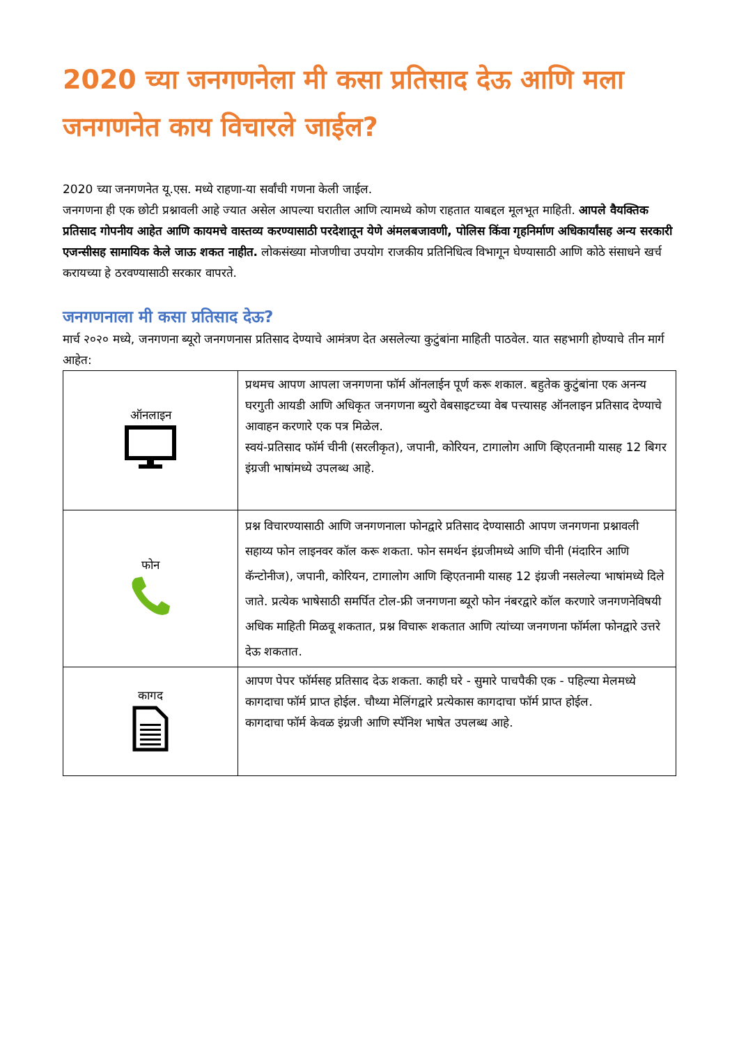2020 च्या जनगणनेला मी कसा प्रतिसाद देऊ आणि मला जनगणनेत काय विचारले जाईल?
2020 च्या जनगणनेत यू.एस. मध्ये राहणा-या सर्वांची गणना केली जाईल.
जनगणना ही एक छोटी प्रश्नावली आहे ज्यात असेल आपल्या घरातील आणि त्यामध्ये कोण राहतात याबद्दल मूलभूत माहिती. आपले वैयक्तिक प्रतिसाद गोपनीय आहेत आणि कायमचे वास्तव्य करण्यासाठी परदेशातून येणे अंमलबजावणी, पोलिस किंवा गृहनिर्माण अधिकार्यांसह अन्य सरकारी एजन्सीसह सामायिक केले जाऊ शकत नाहीत. लोकसंख्या मोजणीचा उपयोग राजकीय प्रतिनिधित्व विभागून घेण्यासाठी आणि कोठे संसाधने खर्च करायच्या हे ठरवण्यासाठी सरकार वापरते.
जनगणनाला मी कसा प्रतिसाद देऊ?
मार्च २०२० मध्ये, जनगणना ब्यूरो जनगणनास प्रतिसाद देण्याचे आमंत्रण देत असलेल्या कुटुंबांना माहिती पाठवेल. यात सहभागी होण्याचे तीन मार्ग आहेत:
| ऑनलाइन | प्रथमच आपण आपला जनगणना फॉर्म ऑनलाईन पूर्ण करू शकाल. बहुतेक कुटुंबांना एक अनन्य घरगुती आयडी आणि अधिकृत जनगणना ब्युरो वेबसाइटच्या वेब पत्त्यासह ऑनलाइन प्रतिसाद देण्याचे आवाहन करणारे एक पत्र मिळेल. स्वयं-प्रतिसाद फॉर्म चीनी (सरलीकृत), जपानी, कोरियन, टागालोग आणि व्हिएतनामी यासह 12 बिगर इंग्रजी भाषांमध्ये उपलब्ध आहे. |
| फोन | प्रश्न विचारण्यासाठी आणि जनगणनाला फोनद्वारे प्रतिसाद देण्यासाठी आपण जनगणना प्रश्नावली सहाय्य फोन लाइनवर कॉल करू शकता. फोन समर्थन इंग्रजीमध्ये आणि चीनी (मंदारिन आणि कॅन्टोनीज), जपानी, कोरियन, टागालोग आणि व्हिएतनामी यासह 12 इंग्रजी नसलेल्या भाषांमध्ये दिले जाते. प्रत्येक भाषेसाठी समर्पित टोल-फ्री जनगणना ब्यूरो फोन नंबरद्वारे कॉल करणारे जनगणनेविषयी अधिक माहिती मिळवू शकतात, प्रश्न विचारू शकतात आणि त्यांच्या जनगणना फॉर्मला फोनद्वारे उत्तरे देऊ शकतात. |
| कागद | आपण पेपर फॉर्मसह प्रतिसाद देऊ शकता. काही घरे - सुमारे पाचपैकी एक - पहिल्या मेलमध्ये कागदाचा फॉर्म प्राप्त होईल. चौथ्या मेलिंगद्वारे प्रत्येकास कागदाचा फॉर्म प्राप्त होईल. कागदाचा फॉर्म केवळ इंग्रजी आणि स्पॅनिश भाषेत उपलब्ध आहे. |